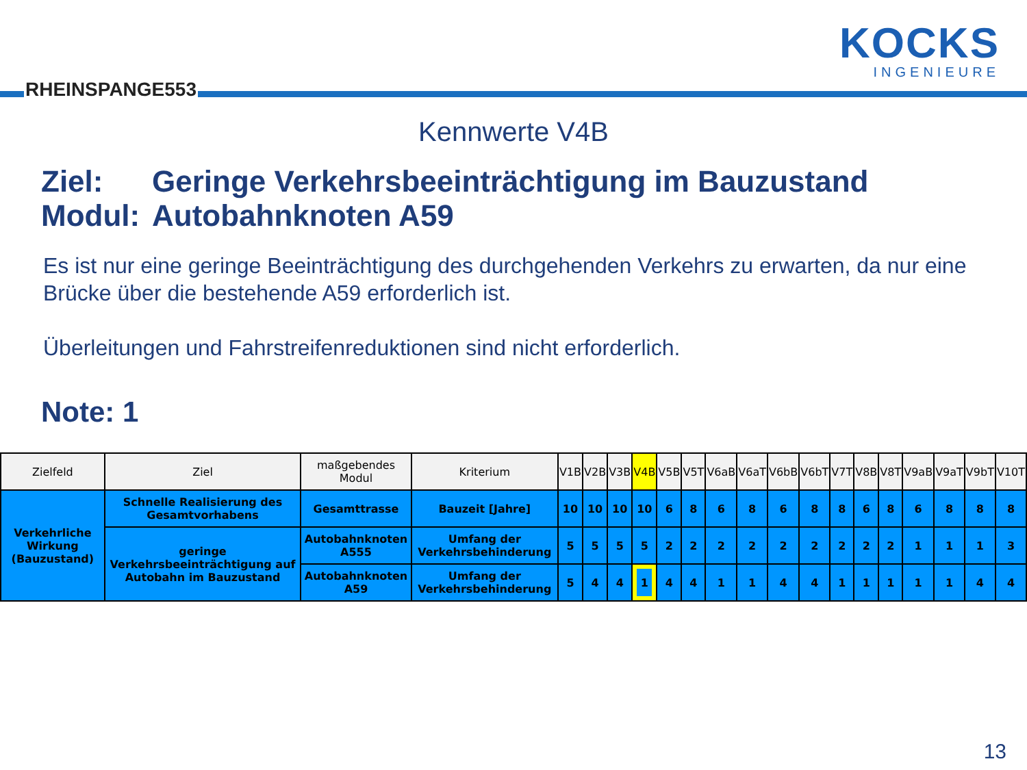RHEINSPANGE553
KOCKS
INGENIEURE
Kennwerte V4B
Ziel: Geringe Verkehrsbeeinträchtigung im Bauzustand
Modul: Autobahnknoten A59
Es ist nur eine geringe Beeinträchtigung des durchgehenden Verkehrs zu erwarten, da nur eine Brücke über die bestehende A59 erforderlich ist.
Überleitungen und Fahrstreifenreduktionen sind nicht erforderlich.
Note: 1
| Zielfeld | Ziel | maßgebendes Modul | Kriterium | V1B | V2B | V3B | V4B | V5B | V5T | V6aB | V6aT | V6bB | V6bT | V7T | V8B | V8T | V9aB | V9aT | V9bT | V10T |
| --- | --- | --- | --- | --- | --- | --- | --- | --- | --- | --- | --- | --- | --- | --- | --- | --- | --- | --- | --- | --- |
| Verkehrliche Wirkung (Bauzustand) | Schnelle Realisierung des Gesamtvorhabens | Gesamttrasse | Bauzeit [Jahre] | 10 | 10 | 10 | 10 | 6 | 8 | 6 | 8 | 6 | 8 | 8 | 6 | 8 | 6 | 8 | 8 | 8 |
| | geringe Verkehrsbeeinträchtigung auf Autobahn im Bauzustand | Autobahnknoten A555 | Umfang der Verkehrsbehinderung | 5 | 5 | 5 | 5 | 2 | 2 | 2 | 2 | 2 | 2 | 2 | 2 | 2 | 1 | 1 | 1 | 3 |
| | | Autobahnknoten A59 | Umfang der Verkehrsbehinderung | 5 | 4 | 4 | 1 | 4 | 4 | 1 | 1 | 4 | 4 | 1 | 1 | 1 | 1 | 1 | 4 | 4 |
13